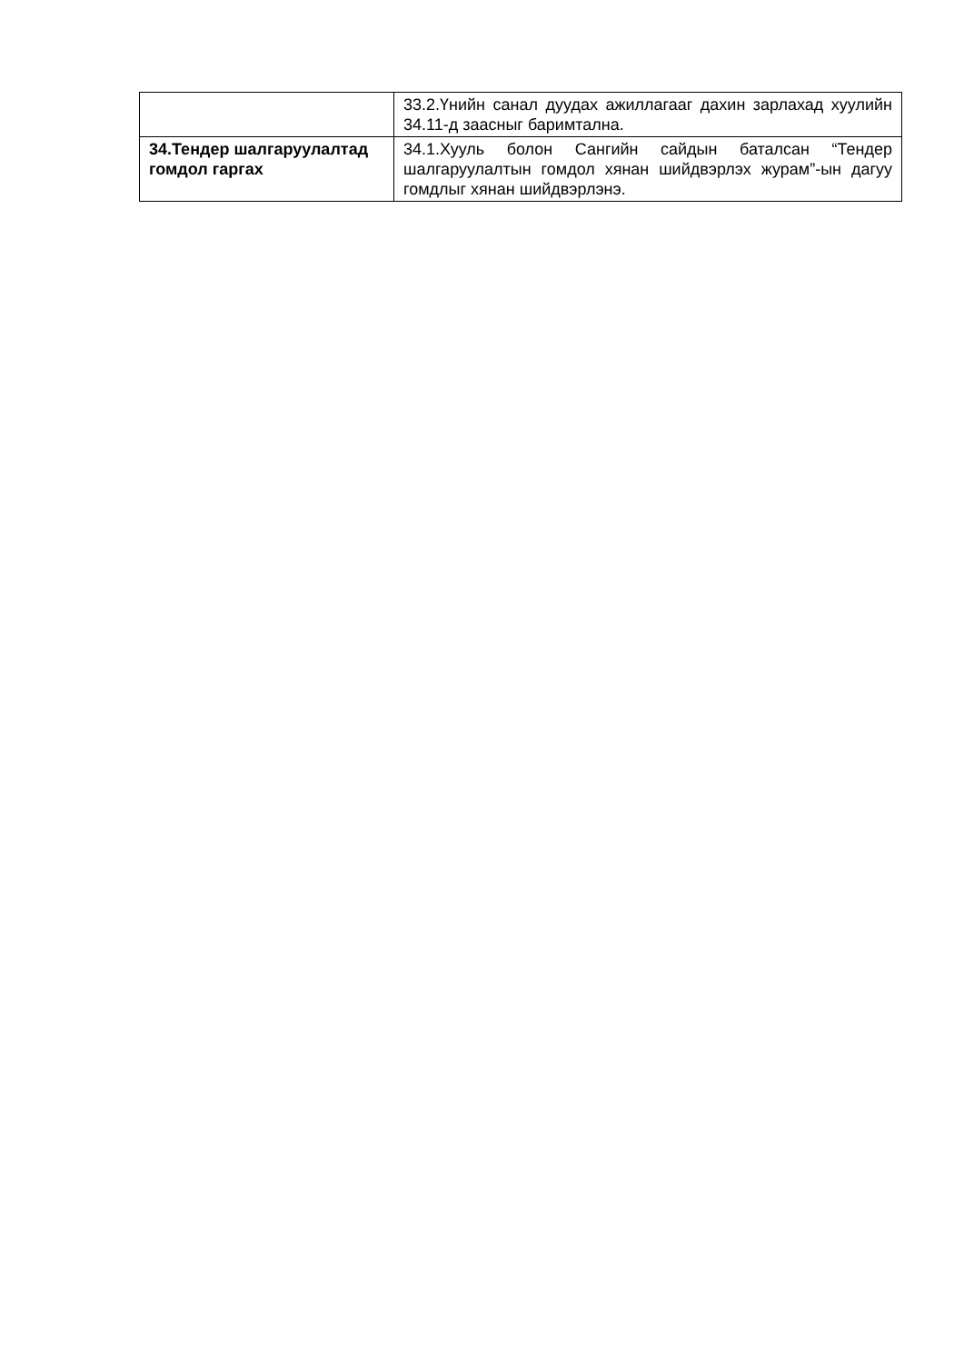| | 33.2.Үнийн санал дуудах ажиллагааг дахин зарлахад хуулийн 34.11-д заасныг баримтална. |
| 34.Тендер шалгаруулалтад гомдол гаргах | 34.1.Хууль болон Сангийн сайдын баталсан “Тендер шалгаруулалтын гомдол хянан шийдвэрлэх журам”-ын дагуу гомдлыг хянан шийдвэрлэнэ. |